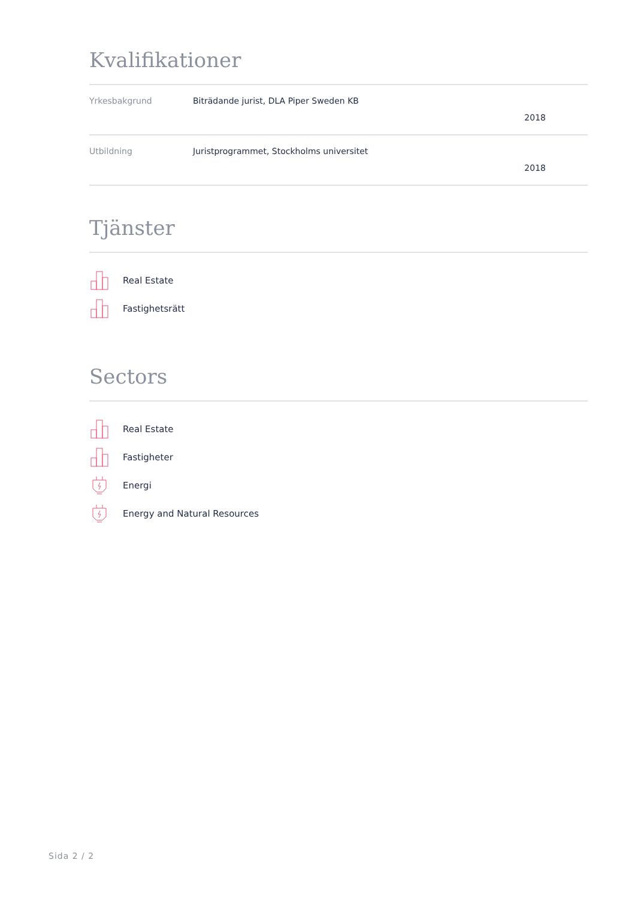Kvalifikationer
| Yrkesbakgrund | Biträdande jurist, DLA Piper Sweden KB 2018 |
| Utbildning | Juristprogrammet, Stockholms universitet 2018 |
Tjänster
Real Estate
Fastighetsrätt
Sectors
Real Estate
Fastigheter
Energi
Energy and Natural Resources
Sida 2 / 2